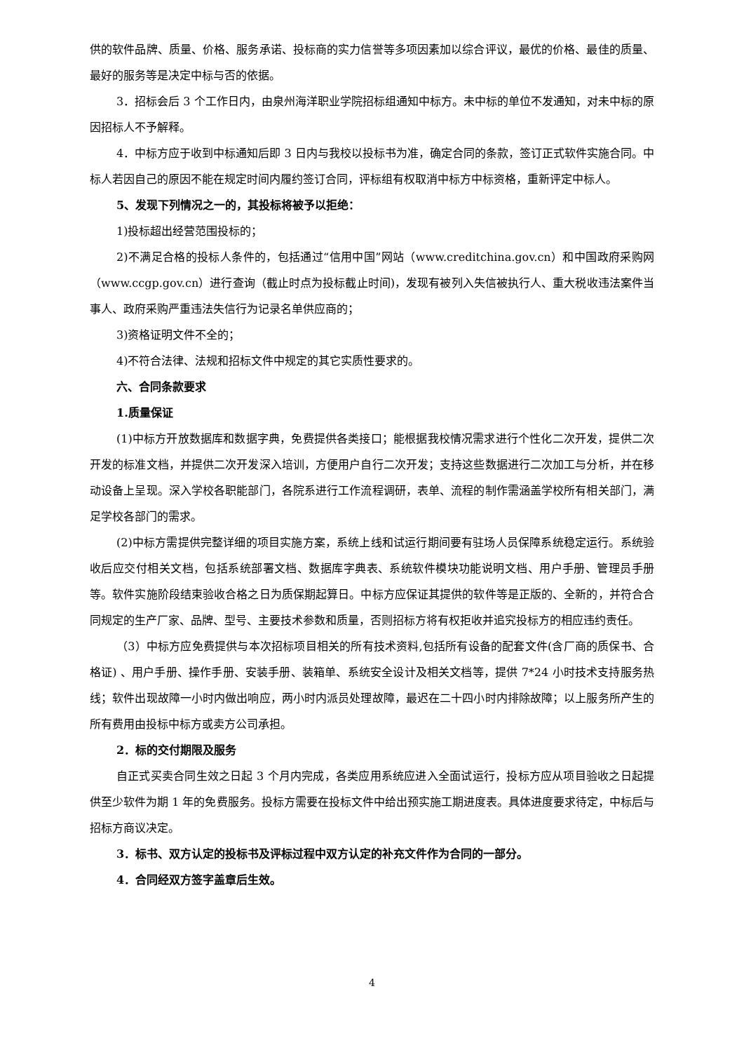供的软件品牌、质量、价格、服务承诺、投标商的实力信誉等多项因素加以综合评议，最优的价格、最佳的质量、最好的服务等是决定中标与否的依据。
3．招标会后 3 个工作日内，由泉州海洋职业学院招标组通知中标方。未中标的单位不发通知，对未中标的原因招标人不予解释。
4．中标方应于收到中标通知后即 3 日内与我校以投标书为准，确定合同的条款，签订正式软件实施合同。中标人若因自己的原因不能在规定时间内履约签订合同，评标组有权取消中标方中标资格，重新评定中标人。
5、发现下列情况之一的，其投标将被予以拒绝：
1)投标超出经营范围投标的；
2)不满足合格的投标人条件的，包括通过“信用中国”网站（www.creditchina.gov.cn）和中国政府采购网（www.ccgp.gov.cn）进行查询（截止时点为投标截止时间)，发现有被列入失信被执行人、重大税收违法案件当事人、政府采购严重违法失信行为记录名单供应商的；
3)资格证明文件不全的；
4)不符合法律、法规和招标文件中规定的其它实质性要求的。
六、合同条款要求
1.质量保证
(1)中标方开放数据库和数据字典，免费提供各类接口；能根据我校情况需求进行个性化二次开发，提供二次开发的标准文档，并提供二次开发深入培训，方便用户自行二次开发；支持这些数据进行二次加工与分析，并在移动设备上呈现。深入学校各职能部门，各院系进行工作流程调研，表单、流程的制作需涵盖学校所有相关部门，满足学校各部门的需求。
(2)中标方需提供完整详细的项目实施方案，系统上线和试运行期间要有驻场人员保障系统稳定运行。系统验收后应交付相关文档，包括系统部署文档、数据库字典表、系统软件模块功能说明文档、用户手册、管理员手册等。软件实施阶段结束验收合格之日为质保期起算日。中标方应保证其提供的软件等是正版的、全新的，并符合合同规定的生产厂家、品牌、型号、主要技术参数和质量，否则招标方将有权拒收并追究投标方的相应违约责任。
（3）中标方应免费提供与本次招标项目相关的所有技术资料,包括所有设备的配套文件(含厂商的质保书、合格证) 、用户手册、操作手册、安装手册、装箱单、系统安全设计及相关文档等，提供 7*24 小时技术支持服务热线；软件出现故障一小时内做出响应，两小时内派员处理故障，最迟在二十四小时内排除故障；以上服务所产生的所有费用由投标中标方或卖方公司承担。
2．标的交付期限及服务
自正式买卖合同生效之日起 3 个月内完成，各类应用系统应进入全面试运行，投标方应从项目验收之日起提供至少软件为期 1 年的免费服务。投标方需要在投标文件中给出预实施工期进度表。具体进度要求待定，中标后与招标方商议决定。
3．标书、双方认定的投标书及评标过程中双方认定的补充文件作为合同的一部分。
4．合同经双方签字盖章后生效。
4